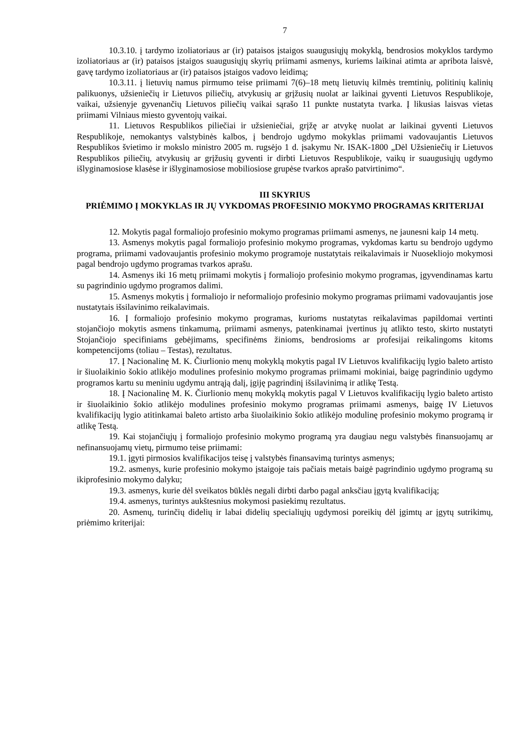7
10.3.10. į tardymo izoliatoriaus ar (ir) pataisos įstaigos suaugusiųjų mokyklą, bendrosios mokyklos tardymo izoliatoriaus ar (ir) pataisos įstaigos suaugusiųjų skyrių priimami asmenys, kuriems laikinai atimta ar apribota laisvė, gavę tardymo izoliatoriaus ar (ir) pataisos įstaigos vadovo leidimą;
10.3.11. į lietuvių namus pirmumo teise priimami 7(6)–18 metų lietuvių kilmės tremtinių, politinių kalinių palikuonys, užsieniečių ir Lietuvos piliečių, atvykusių ar grįžusių nuolat ar laikinai gyventi Lietuvos Respublikoje, vaikai, užsienyje gyvenančių Lietuvos piliečių vaikai sąrašo 11 punkte nustatyta tvarka. Į likusias laisvas vietas priimami Vilniaus miesto gyventojų vaikai.
11. Lietuvos Respublikos piliečiai ir užsieniečiai, grįžę ar atvykę nuolat ar laikinai gyventi Lietuvos Respublikoje, nemokantys valstybinės kalbos, į bendrojo ugdymo mokyklas priimami vadovaujantis Lietuvos Respublikos švietimo ir mokslo ministro 2005 m. rugsėjo 1 d. įsakymu Nr. ISAK-1800 „Dėl Užsieniečių ir Lietuvos Respublikos piliečių, atvykusių ar grįžusių gyventi ir dirbti Lietuvos Respublikoje, vaikų ir suaugusiųjų ugdymo išlyginamosiose klasėse ir išlyginamosiose mobiliosiose grupėse tvarkos aprašo patvirtinimo“.
III SKYRIUS
PRIĖMIMO Į MOKYKLAS IR JŲ VYKDOMAS PROFESINIO MOKYMO PROGRAMAS KRITERIJAI
12. Mokytis pagal formaliojo profesinio mokymo programas priimami asmenys, ne jaunesni kaip 14 metų.
13. Asmenys mokytis pagal formaliojo profesinio mokymo programas, vykdomas kartu su bendrojo ugdymo programa, priimami vadovaujantis profesinio mokymo programoje nustatytais reikalavimais ir Nuosekliojo mokymosi pagal bendrojo ugdymo programas tvarkos aprašu.
14. Asmenys iki 16 metų priimami mokytis į formaliojo profesinio mokymo programas, įgyvendinamas kartu su pagrindinio ugdymo programos dalimi.
15. Asmenys mokytis į formaliojo ir neformaliojo profesinio mokymo programas priimami vadovaujantis jose nustatytais išsilavinimo reikalavimais.
16. Į formaliojo profesinio mokymo programas, kurioms nustatytas reikalavimas papildomai vertinti stojančiojo mokytis asmens tinkamumą, priimami asmenys, patenkinamai įvertinus jų atlikto testo, skirto nustatyti Stojančiojo specifiniams gebėjimams, specifinėms žinioms, bendrosioms ar profesijai reikalingoms kitoms kompetencijoms (toliau – Testas), rezultatus.
17. Į Nacionalinę M. K. Čiurlionio menų mokyklą mokytis pagal IV Lietuvos kvalifikacijų lygio baleto artisto ir šiuolaikinio šokio atlikėjo modulines profesinio mokymo programas priimami mokiniai, baigę pagrindinio ugdymo programos kartu su meniniu ugdymu antrąją dalį, įgiję pagrindinį išsilavinimą ir atlikę Testą.
18. Į Nacionalinę M. K. Čiurlionio menų mokyklą mokytis pagal V Lietuvos kvalifikacijų lygio baleto artisto ir šiuolaikinio šokio atlikėjo modulines profesinio mokymo programas priimami asmenys, baigę IV Lietuvos kvalifikacijų lygio atitinkamai baleto artisto arba šiuolaikinio šokio atlikėjo modulinę profesinio mokymo programą ir atlikę Testą.
19. Kai stojančiųjų į formaliojo profesinio mokymo programą yra daugiau negu valstybės finansuojamų ar nefinansuojamų vietų, pirmumo teise priimami:
19.1. įgyti pirmosios kvalifikacijos teisę į valstybės finansavimą turintys asmenys;
19.2. asmenys, kurie profesinio mokymo įstaigoje tais pačiais metais baigė pagrindinio ugdymo programą su ikiprofesinio mokymo dalyku;
19.3. asmenys, kurie dėl sveikatos būklės negali dirbti darbo pagal anksčiau įgytą kvalifikaciją;
19.4. asmenys, turintys aukštesnius mokymosi pasiekimų rezultatus.
20. Asmenų, turinčių didelių ir labai didelių specialiųjų ugdymosi poreikių dėl įgimtų ar įgytų sutrikimų, priėmimo kriterijai: